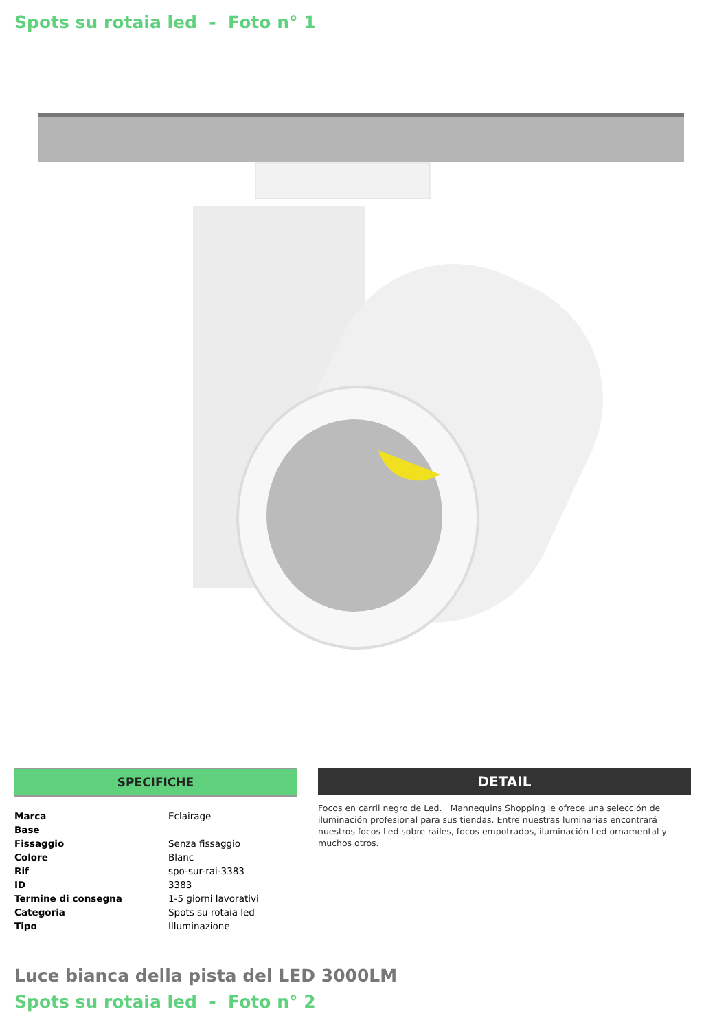Spots su rotaia led - Foto n° 1
SPECIFICHE
| Marca | Eclairage |
| Base | |
| Fissaggio | Senza fissaggio |
| Colore | Blanc |
| Rif | spo-sur-rai-3383 |
| ID | 3383 |
| Termine di consegna | 1-5 giorni lavorativi |
| Categoria | Spots su rotaia led |
| Tipo | Illuminazione |
DETAIL
Focos en carril negro de Led. Mannequins Shopping le ofrece una selección de iluminación profesional para sus tiendas. Entre nuestras luminarias encontrará nuestros focos Led sobre raíles, focos empotrados, iluminación Led ornamental y muchos otros.
Luce bianca della pista del LED 3000LM
Spots su rotaia led - Foto n° 2